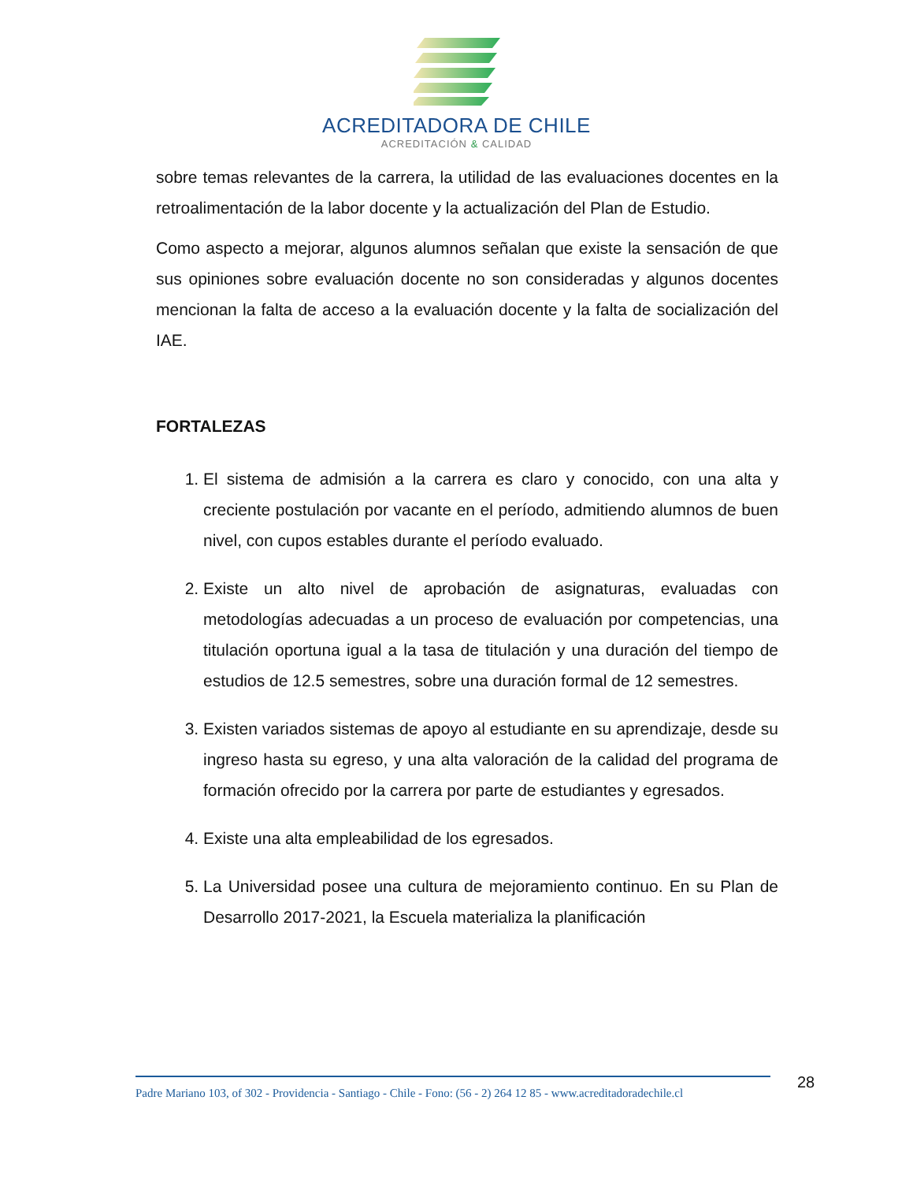ACREDITADORA DE CHILE
ACREDITACIÓN & CALIDAD
sobre temas relevantes de la carrera, la utilidad de las evaluaciones docentes en la retroalimentación de la labor docente y la actualización del Plan de Estudio.
Como aspecto a mejorar, algunos alumnos señalan que existe la sensación de que sus opiniones sobre evaluación docente no son consideradas y algunos docentes mencionan la falta de acceso a la evaluación docente y la falta de socialización del IAE.
FORTALEZAS
1. El sistema de admisión a la carrera es claro y conocido, con una alta y creciente postulación por vacante en el período, admitiendo alumnos de buen nivel, con cupos estables durante el período evaluado.
2. Existe un alto nivel de aprobación de asignaturas, evaluadas con metodologías adecuadas a un proceso de evaluación por competencias, una titulación oportuna igual a la tasa de titulación y una duración del tiempo de estudios de 12.5 semestres, sobre una duración formal de 12 semestres.
3. Existen variados sistemas de apoyo al estudiante en su aprendizaje, desde su ingreso hasta su egreso, y una alta valoración de la calidad del programa de formación ofrecido por la carrera por parte de estudiantes y egresados.
4. Existe una alta empleabilidad de los egresados.
5. La Universidad posee una cultura de mejoramiento continuo. En su Plan de Desarrollo 2017-2021, la Escuela materializa la planificación
Padre Mariano 103, of 302 - Providencia - Santiago - Chile - Fono: (56 - 2) 264 12 85 - www.acreditadoradechile.cl
28